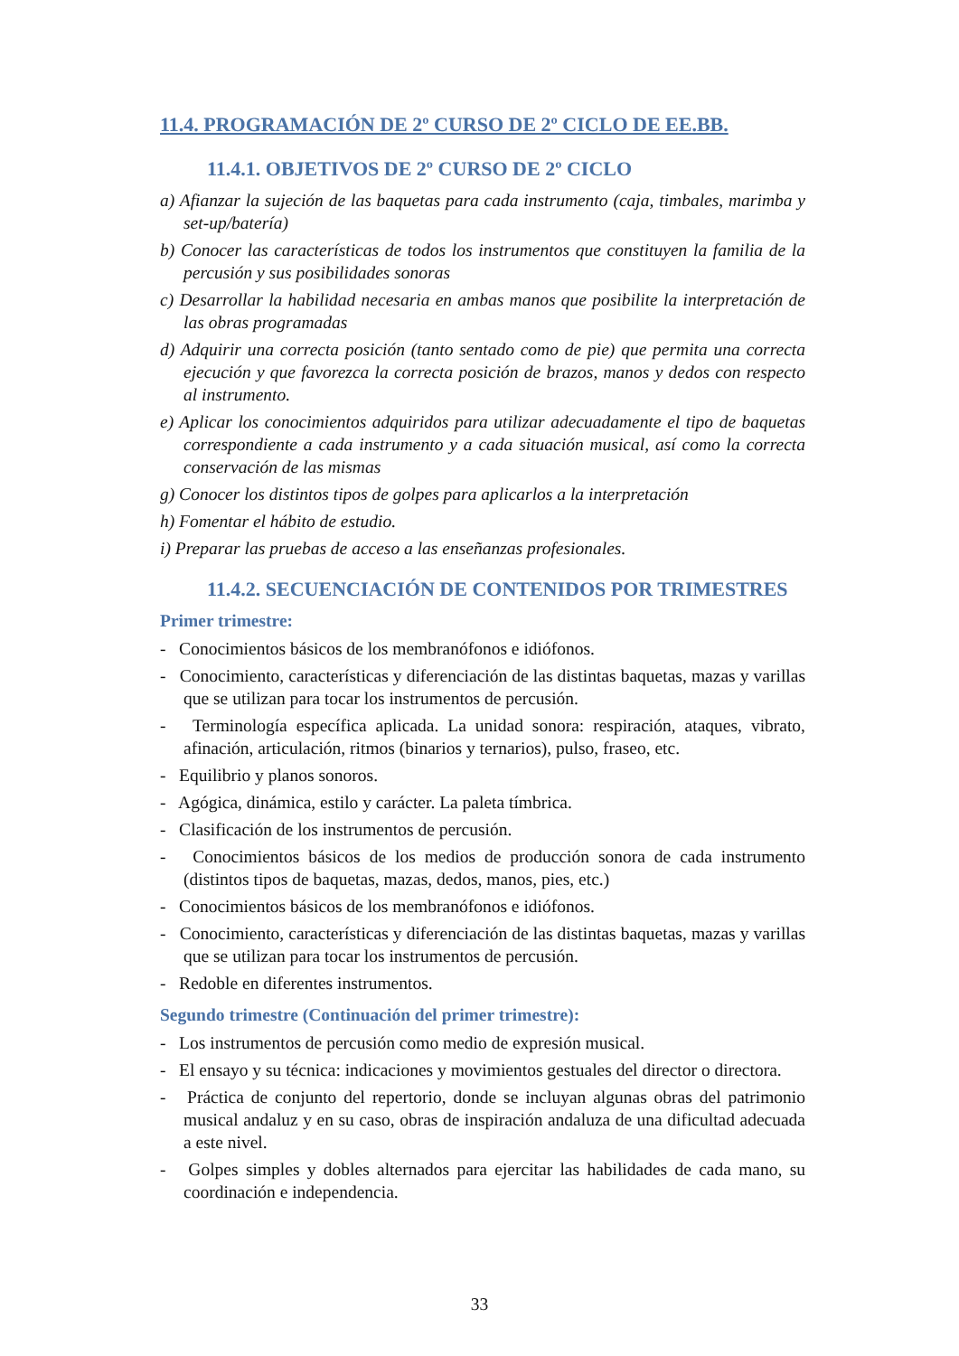11.4. PROGRAMACIÓN DE 2º CURSO DE 2º CICLO DE EE.BB.
11.4.1. OBJETIVOS DE 2º CURSO DE 2º CICLO
a) Afianzar la sujeción de las baquetas para cada instrumento (caja, timbales, marimba y set-up/batería)
b) Conocer las características de todos los instrumentos que constituyen la familia de la percusión y sus posibilidades sonoras
c) Desarrollar la habilidad necesaria en ambas manos que posibilite la interpretación de las obras programadas
d) Adquirir una correcta posición (tanto sentado como de pie) que permita una correcta ejecución y que favorezca la correcta posición de brazos, manos y dedos con respecto al instrumento.
e) Aplicar los conocimientos adquiridos para utilizar adecuadamente el tipo de baquetas correspondiente a cada instrumento y a cada situación musical, así como la correcta conservación de las mismas
g) Conocer los distintos tipos de golpes para aplicarlos a la interpretación
h) Fomentar el hábito de estudio.
i) Preparar las pruebas de acceso a las enseñanzas profesionales.
11.4.2. SECUENCIACIÓN DE CONTENIDOS POR TRIMESTRES
Primer trimestre:
- Conocimientos básicos de los membranófonos e idiófonos.
- Conocimiento, características y diferenciación de las distintas baquetas, mazas y varillas que se utilizan para tocar los instrumentos de percusión.
- Terminología específica aplicada. La unidad sonora: respiración, ataques, vibrato, afinación, articulación, ritmos (binarios y ternarios), pulso, fraseo, etc.
- Equilibrio y planos sonoros.
- Agógica, dinámica, estilo y carácter. La paleta tímbrica.
- Clasificación de los instrumentos de percusión.
- Conocimientos básicos de los medios de producción sonora de cada instrumento (distintos tipos de baquetas, mazas, dedos, manos, pies, etc.)
- Conocimientos básicos de los membranófonos e idiófonos.
- Conocimiento, características y diferenciación de las distintas baquetas, mazas y varillas que se utilizan para tocar los instrumentos de percusión.
- Redoble en diferentes instrumentos.
Segundo trimestre (Continuación del primer trimestre):
- Los instrumentos de percusión como medio de expresión musical.
- El ensayo y su técnica: indicaciones y movimientos gestuales del director o directora.
- Práctica de conjunto del repertorio, donde se incluyan algunas obras del patrimonio musical andaluz y en su caso, obras de inspiración andaluza de una dificultad adecuada a este nivel.
- Golpes simples y dobles alternados para ejercitar las habilidades de cada mano, su coordinación e independencia.
33